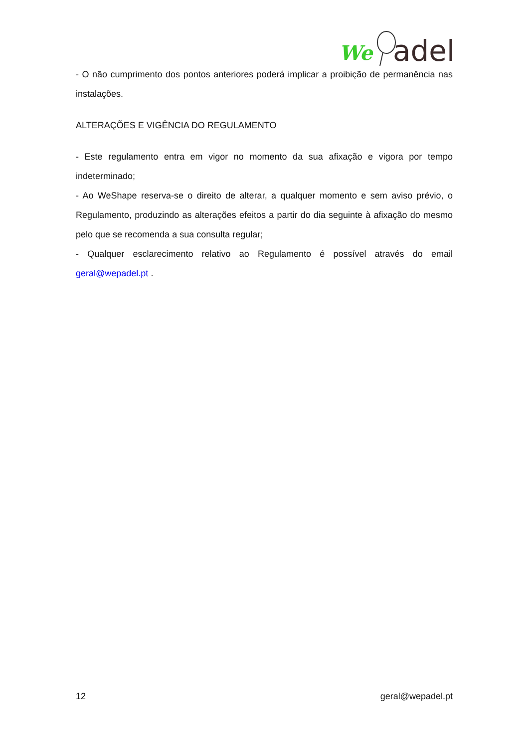We
adel
- O não cumprimento dos pontos anteriores poderá implicar a proibição de permanência nas instalações.
ALTERAÇÕES E VIGÊNCIA DO REGULAMENTO
- Este regulamento entra em vigor no momento da sua afixação e vigora por tempo indeterminado;
- Ao WeShape reserva-se o direito de alterar, a qualquer momento e sem aviso prévio, o Regulamento, produzindo as alterações efeitos a partir do dia seguinte à afixação do mesmo pelo que se recomenda a sua consulta regular;
- Qualquer esclarecimento relativo ao Regulamento é possível através do email geral@wepadel.pt .
12 geral@wepadel.pt